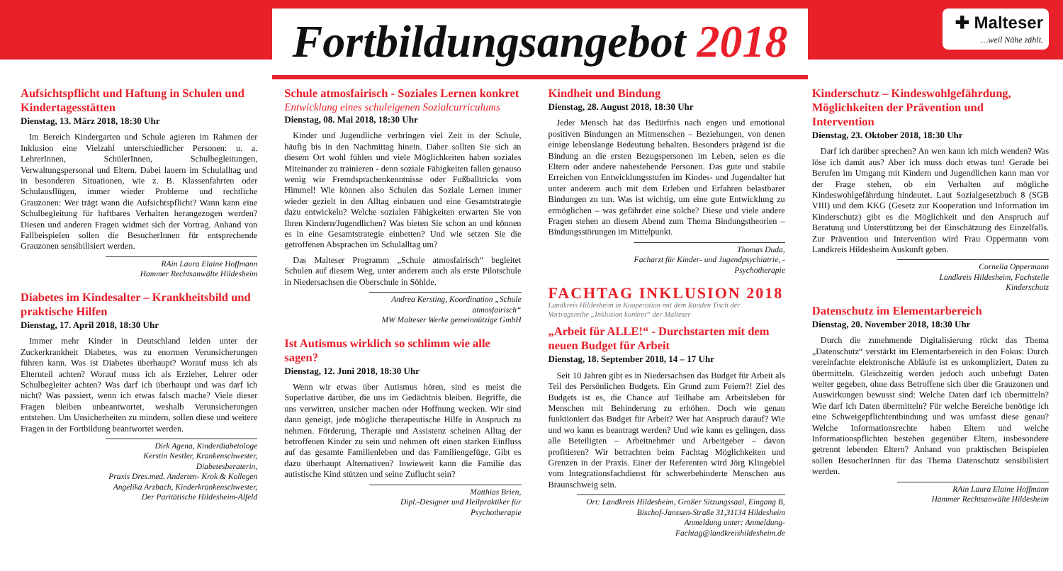Fortbildungsangebot 2018
✚ Malteser
…weil Nähe zählt.
Aufsichtspflicht und Haftung in Schulen und Kindertagesstätten
Dienstag, 13. März 2018, 18:30 Uhr
Im Bereich Kindergarten und Schule agieren im Rahmen der Inklusion eine Vielzahl unterschiedlicher Personen: u. a. LehrerInnen, SchülerInnen, Schulbegleitungen, Verwaltungspersonal und Eltern. Dabei lauern im Schulalltag und in besonderen Situationen, wie z. B. Klassenfahrten oder Schulausflügen, immer wieder Probleme und rechtliche Grauzonen: Wer trägt wann die Aufsichtspflicht? Wann kann eine Schulbegleitung für haftbares Verhalten herangezogen werden? Diesen und anderen Fragen widmet sich der Vortrag. Anhand von Fallbeispielen sollen die BesucherInnen für entsprechende Grauzonen sensibilisiert werden.
RAin Laura Elaine Hoffmann
Hammer Rechtsanwälte Hildesheim
Diabetes im Kindesalter – Krankheitsbild und praktische Hilfen
Dienstag, 17. April 2018, 18:30 Uhr
Immer mehr Kinder in Deutschland leiden unter der Zuckerkrankheit Diabetes, was zu enormen Verunsicherungen führen kann. Was ist Diabetes überhaupt? Worauf muss ich als Elternteil achten? Worauf muss ich als Erzieher, Lehrer oder Schulbegleiter achten? Was darf ich überhaupt und was darf ich nicht? Was passiert, wenn ich etwas falsch mache? Viele dieser Fragen bleiben unbeantwortet, weshalb Verunsicherungen entstehen. Um Unsicherheiten zu mindern, sollen diese und weitere Fragen in der Fortbildung beantwortet werden.
Dirk Agena, Kinderdiabetologe
Kerstin Nestler, Krankenschwester, Diabetesberaterin,
Praxis Dres.med. Anderten- Krok & Kollegen
Angelika Arzbach, Kinderkrankenschwester,
Der Paritätische Hildesheim-Alfeld
Schule atmosfairisch - Soziales Lernen konkret
Entwicklung eines schuleigenen Sozialcurriculums
Dienstag, 08. Mai 2018, 18:30 Uhr
Kinder und Jugendliche verbringen viel Zeit in der Schule, häufig bis in den Nachmittag hinein. Daher sollten Sie sich an diesem Ort wohl fühlen und viele Möglichkeiten haben soziales Miteinander zu trainieren - denn soziale Fähigkeiten fallen genauso wenig wie Fremdsprachenkenntnisse oder Fußballtricks vom Himmel! Wie können also Schulen das Soziale Lernen immer wieder gezielt in den Alltag einbauen und eine Gesamtstrategie dazu entwickeln? Welche sozialen Fähigkeiten erwarten Sie von Ihren Kindern/Jugendlichen? Was bieten Sie schon an und können es in eine Gesamtstrategie einbetten? Und wie setzen Sie die getroffenen Absprachen im Schulalltag um?
Das Malteser Programm „Schule atmosfairisch“ begleitet Schulen auf diesem Weg, unter anderem auch als erste Pilotschule in Niedersachsen die Oberschule in Söhlde.
Andrea Kersting, Koordination „Schule atmosfairisch“
MW Malteser Werke gemeinnützige GmbH
Ist Autismus wirklich so schlimm wie alle sagen?
Dienstag, 12. Juni 2018, 18:30 Uhr
Wenn wir etwas über Autismus hören, sind es meist die Superlative darüber, die uns im Gedächtnis bleiben. Begriffe, die uns verwirren, unsicher machen oder Hoffnung wecken. Wir sind dann geneigt, jede mögliche therapeutische Hilfe in Anspruch zu nehmen. Förderung, Therapie und Assistenz scheinen Alltag der betroffenen Kinder zu sein und nehmen oft einen starken Einfluss auf das gesamte Familienleben und das Familiengefüge. Gibt es dazu überhaupt Alternativen? Inwieweit kann die Familie das autistische Kind stützen und seine Zuflucht sein?
Matthias Brien,
Dipl.-Designer und Heilpraktiker für Psychotherapie
Kindheit und Bindung
Dienstag, 28. August 2018, 18:30 Uhr
Jeder Mensch hat das Bedürfnis nach engen und emotional positiven Bindungen an Mitmenschen – Beziehungen, von denen einige lebenslange Bedeutung behalten. Besonders prägend ist die Bindung an die ersten Bezugspersonen im Leben, seien es die Eltern oder andere nahestehende Personen. Das gute und stabile Erreichen von Entwicklungsstufen im Kindes- und Jugendalter hat unter anderem auch mit dem Erleben und Erfahren belastbarer Bindungen zu tun. Was ist wichtig, um eine gute Entwicklung zu ermöglichen – was gefährdet eine solche? Diese und viele andere Fragen stehen an diesem Abend zum Thema Bindungstheorien – Bindungsstörungen im Mittelpunkt.
Thomas Duda,
Facharzt für Kinder- und Jugendpsychiatrie, -Psychotherapie
FACHTAG INKLUSION 2018
Landkreis Hildesheim in Kooperation mit dem Runden Tisch der
Vortragsreihe „Inklusion konkret“ der Malteser
„Arbeit für ALLE!“ - Durchstarten mit dem neuen Budget für Arbeit
Dienstag, 18. September 2018, 14 – 17 Uhr
Seit 10 Jahren gibt es in Niedersachsen das Budget für Arbeit als Teil des Persönlichen Budgets. Ein Grund zum Feiern?! Ziel des Budgets ist es, die Chance auf Teilhabe am Arbeitsleben für Menschen mit Behinderung zu erhöhen. Doch wie genau funktioniert das Budget für Arbeit? Wer hat Anspruch darauf? Wie und wo kann es beantragt werden? Und wie kann es gelingen, dass alle Beteiligten – Arbeitnehmer und Arbeitgeber – davon profitieren? Wir betrachten beim Fachtag Möglichkeiten und Grenzen in der Praxis. Einer der Referenten wird Jörg Klingebiel vom Integrationsfachdienst für schwerbehinderte Menschen aus Braunschweig sein.
Ort: Landkreis Hildesheim, Großer Sitzungssaal, Eingang B,
Bischof-Janssen-Straße 31,31134 Hildesheim
Anmeldung unter: Anmeldung-Fachtag@landkreishildesheim.de
Kinderschutz – Kindeswohlgefährdung, Möglichkeiten der Prävention und Intervention
Dienstag, 23. Oktober 2018, 18:30 Uhr
Darf ich darüber sprechen? An wen kann ich mich wenden? Was löse ich damit aus? Aber ich muss doch etwas tun! Gerade bei Berufen im Umgang mit Kindern und Jugendlichen kann man vor der Frage stehen, ob ein Verhalten auf mögliche Kindeswohlgefährdung hindeutet. Laut Sozialgesetzbuch 8 (SGB VIII) und dem KKG (Gesetz zur Kooperation und Information im Kinderschutz) gibt es die Möglichkeit und den Anspruch auf Beratung und Unterstützung bei der Einschätzung des Einzelfalls. Zur Prävention und Intervention wird Frau Oppermann vom Landkreis Hildesheim Auskunft geben.
Cornelia Oppermann
Landkreis Hildesheim, Fachstelle Kinderschutz
Datenschutz im Elementarbereich
Dienstag, 20. November 2018, 18:30 Uhr
Durch die zunehmende Digitalisierung rückt das Thema „Datenschutz“ verstärkt im Elementarbereich in den Fokus: Durch vereinfachte elektronische Abläufe ist es unkompliziert, Daten zu übermitteln. Gleichzeitig werden jedoch auch unbefugt Daten weiter gegeben, ohne dass Betroffene sich über die Grauzonen und Auswirkungen bewusst sind: Welche Daten darf ich übermitteln? Wie darf ich Daten übermitteln? Für welche Bereiche benötige ich eine Schweigepflichtentbindung und was umfasst diese genau? Welche Informationsrechte haben Eltern und welche Informationspflichten bestehen gegenüber Eltern, insbesondere getrennt lebenden Eltern? Anhand von praktischen Beispielen sollen BesucherInnen für das Thema Datenschutz sensibilisiert werden.
RAin Laura Elaine Hoffmann
Hammer Rechtsanwälte Hildesheim